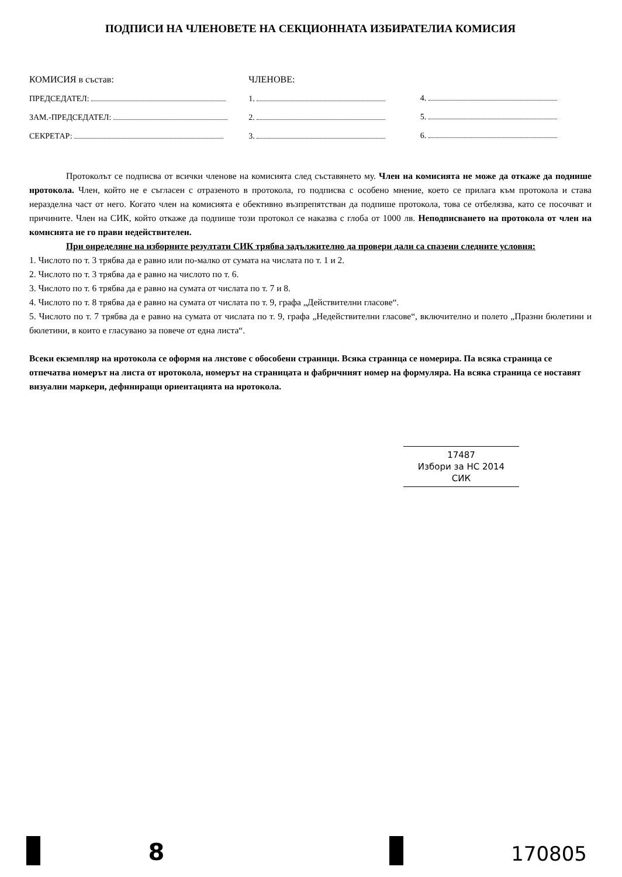ПОДПИСИ НА ЧЛЕНОВЕТЕ НА СЕКЦИОННАТА ИЗБИРАТЕЛИА КОМИСИЯ
КОМИСИЯ в състав:
ПРЕДСЕДАТЕЛ:
ЗАМ.-ПРЕДСЕДАТЕЛ:
СЕКРЕТАР:
ЧЛЕНОВЕ:
1.
2.
3.
4.
5.
6.
Протоколът се подписва от всички членове на комисията след съставянето му. Член на комисията не може да откаже да поднише нротокола. Член, който не е съгласен с отразеното в протокола, го подписва с особено мнение, което се прилага към протокола и става неразделна част от него. Когато член на комисията е обективно възпрепятстван да подпише протокола, това се отбелязва, като се посочват и причините. Член на СИК, който откаже да подпише този протокол се наказва с глоба от 1000 лв. Неподписването на протокола от член на комнсията не го прави недействителен.
При онределяне на изборните резултати СИК трябва задължително да провери дали са спазеии следните условня:
1. Числото по т. 3 трябва да е равно или по-малко от сумата на числата по т. 1 и 2.
2. Числото по т. 3 трябва да е равно на числото по т. 6.
3. Числото по т. 6 трябва да е равно на сумата от числата по т. 7 и 8.
4. Числото по т. 8 трябва да е равно на сумата от числата по т. 9, графа „Действителни гласове“.
5. Числото по т. 7 трябва да е равно на сумата от числата по т. 9, графа „Недействителни гласове“, включително и полето „Празни бюлетини и бюлетини, в които е гласувано за повече от една листа“.
Всеки екземпляр на нротокола се оформя на лнстове с обособени страннци. Всяка страннца се номерира. Па всяка страннца се отпечатва номерът на листа от нротокола, номерът на страницата н фабрнчният номер на формуляра. На всяка страница се ноставят визуални маркери, дефнниращи ориеитацията на нротокола.
17487
Избори за НС 2014
СИК
8
170805